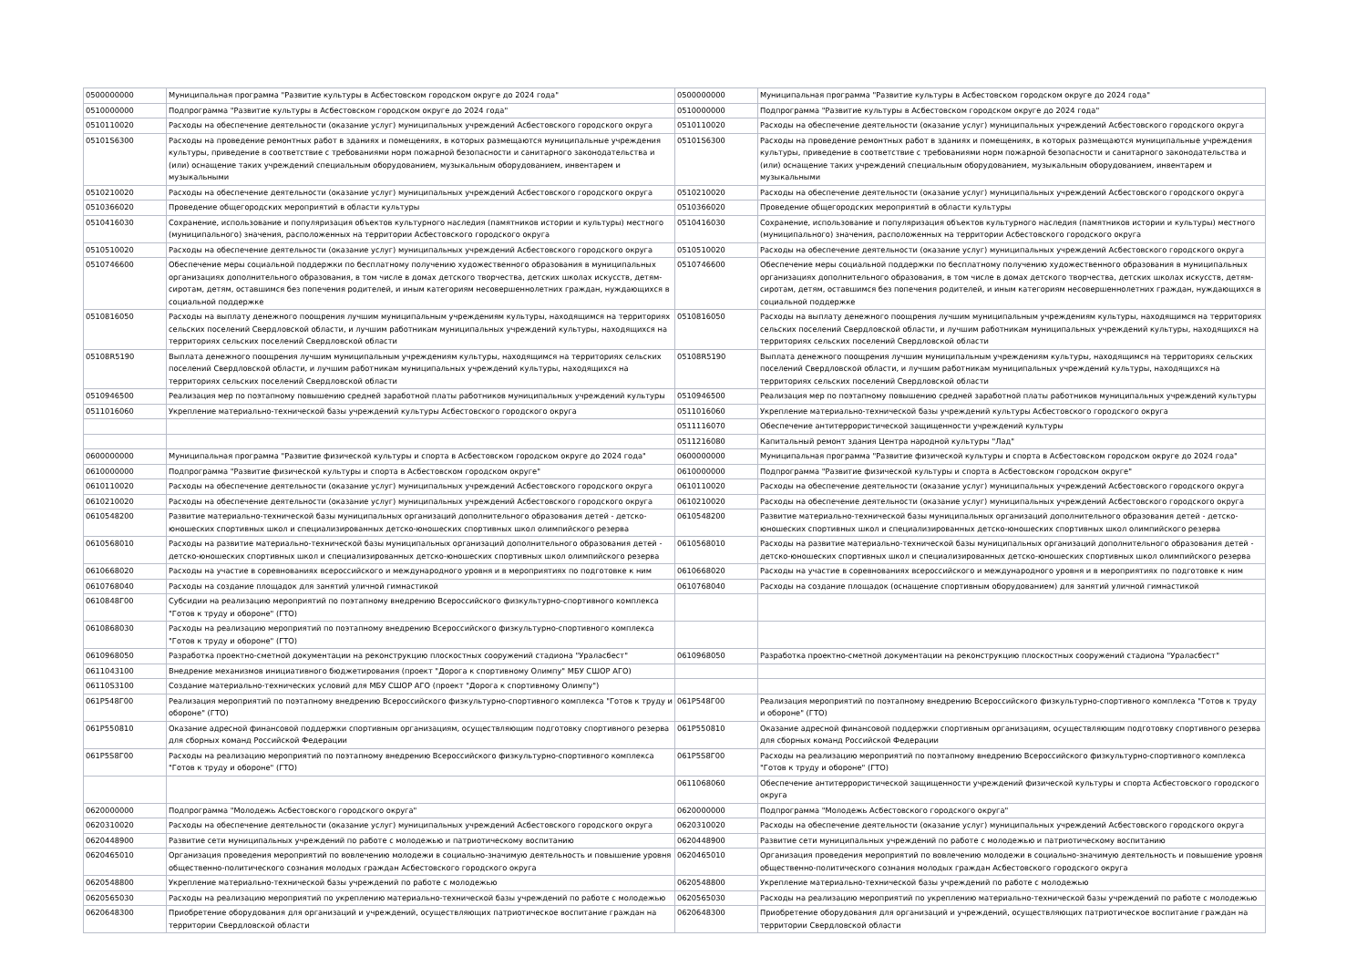| 0500000000 | Муниципальная программа "Развитие культуры в Асбестовском городском округе до 2024 года" | 0500000000 | Муниципальная программа "Развитие культуры в Асбестовском городском округе до 2024 года" |
| 0510000000 | Подпрограмма "Развитие культуры в Асбестовском городском округе до 2024 года" | 0510000000 | Подпрограмма "Развитие культуры в Асбестовском городском округе до 2024 года" |
| 0510110020 | Расходы на обеспечение деятельности (оказание услуг) муниципальных учреждений Асбестовского городского округа | 0510110020 | Расходы на обеспечение деятельности (оказание услуг) муниципальных учреждений Асбестовского городского округа |
| 05101S6300 | Расходы на проведение ремонтных работ в зданиях и помещениях, в которых размещаются муниципальные учреждения культуры, приведение в соответствие с требованиями норм пожарной безопасности и санитарного законодательства и (или) оснащение таких учреждений специальным оборудованием, музыкальным оборудованием, инвентарем и музыкальными | 05101S6300 | Расходы на проведение ремонтных работ в зданиях и помещениях, в которых размещаются муниципальные учреждения культуры, приведение в соответствие с требованиями норм пожарной безопасности и санитарного законодательства и (или) оснащение таких учреждений специальным оборудованием, музыкальным оборудованием, инвентарем и музыкальными |
| 0510210020 | Расходы на обеспечение деятельности (оказание услуг) муниципальных учреждений Асбестовского городского округа | 0510210020 | Расходы на обеспечение деятельности (оказание услуг) муниципальных учреждений Асбестовского городского округа |
| 0510366020 | Проведение общегородских мероприятий в области культуры | 0510366020 | Проведение общегородских мероприятий в области культуры |
| 0510416030 | Сохранение, использование и популяризация объектов культурного наследия (памятников истории и культуры) местного (муниципального) значения, расположенных на территории Асбестовского городского округа | 0510416030 | Сохранение, использование и популяризация объектов культурного наследия (памятников истории и культуры) местного (муниципального) значения, расположенных на территории Асбестовского городского округа |
| 0510510020 | Расходы на обеспечение деятельности (оказание услуг) муниципальных учреждений Асбестовского городского округа | 0510510020 | Расходы на обеспечение деятельности (оказание услуг) муниципальных учреждений Асбестовского городского округа |
| 0510746600 | Обеспечение меры социальной поддержки по бесплатному получению художественного образования в муниципальных организациях дополнительного образования, в том числе в домах детского творчества, детских школах искусств, детям-сиротам, детям, оставшимся без попечения родителей, и иным категориям несовершеннолетних граждан, нуждающихся в социальной поддержке | 0510746600 | Обеспечение меры социальной поддержки по бесплатному получению художественного образования в муниципальных организациях дополнительного образования, в том числе в домах детского творчества, детских школах искусств, детям-сиротам, детям, оставшимся без попечения родителей, и иным категориям несовершеннолетних граждан, нуждающихся в социальной поддержке |
| 0510816050 | Расходы на выплату денежного поощрения лучшим муниципальным учреждениям культуры, находящимся на территориях сельских поселений Свердловской области, и лучшим работникам муниципальных учреждений культуры, находящихся на территориях сельских поселений Свердловской области | 0510816050 | Расходы на выплату денежного поощрения лучшим муниципальным учреждениям культуры, находящимся на территориях сельских поселений Свердловской области, и лучшим работникам муниципальных учреждений культуры, находящихся на территориях сельских поселений Свердловской области |
| 05108R5190 | Выплата денежного поощрения лучшим муниципальным учреждениям культуры, находящимся на территориях сельских поселений Свердловской области, и лучшим работникам муниципальных учреждений культуры, находящихся на территориях сельских поселений Свердловской области | 05108R5190 | Выплата денежного поощрения лучшим муниципальным учреждениям культуры, находящимся на территориях сельских поселений Свердловской области, и лучшим работникам муниципальных учреждений культуры, находящихся на территориях сельских поселений Свердловской области |
| 0510946500 | Реализация мер по поэтапному повышению средней заработной платы работников муниципальных учреждений культуры | 0510946500 | Реализация мер по поэтапному повышению средней заработной платы работников муниципальных учреждений культуры |
| 0511016060 | Укрепление материально-технической базы учреждений культуры Асбестовского городского округа | 0511016060 | Укрепление материально-технической базы учреждений культуры Асбестовского городского округа |
| | | 0511116070 | Обеспечение антитеррористической защищенности учреждений культуры |
| | | 0511216080 | Капитальный ремонт здания Центра народной культуры "Лад" |
| 0600000000 | Муниципальная программа "Развитие физической культуры и спорта в Асбестовском городском округе до 2024 года" | 0600000000 | Муниципальная программа "Развитие физической культуры и спорта в Асбестовском городском округе до 2024 года" |
| 0610000000 | Подпрограмма "Развитие физической культуры и спорта в Асбестовском городском округе" | 0610000000 | Подпрограмма "Развитие физической культуры и спорта в Асбестовском городском округе" |
| 0610110020 | Расходы на обеспечение деятельности (оказание услуг) муниципальных учреждений Асбестовского городского округа | 0610110020 | Расходы на обеспечение деятельности (оказание услуг) муниципальных учреждений Асбестовского городского округа |
| 0610210020 | Расходы на обеспечение деятельности (оказание услуг) муниципальных учреждений Асбестовского городского округа | 0610210020 | Расходы на обеспечение деятельности (оказание услуг) муниципальных учреждений Асбестовского городского округа |
| 0610548200 | Развитие материально-технической базы муниципальных организаций дополнительного образования детей - детско-юношеских спортивных школ и специализированных детско-юношеских спортивных школ олимпийского резерва | 0610548200 | Развитие материально-технической базы муниципальных организаций дополнительного образования детей - детско-юношеских спортивных школ и специализированных детско-юношеских спортивных школ олимпийского резерва |
| 0610568010 | Расходы на развитие материально-технической базы муниципальных организаций дополнительного образования детей - детско-юношеских спортивных школ и специализированных детско-юношеских спортивных школ олимпийского резерва | 0610568010 | Расходы на развитие материально-технической базы муниципальных организаций дополнительного образования детей - детско-юношеских спортивных школ и специализированных детско-юношеских спортивных школ олимпийского резерва |
| 0610668020 | Расходы на участие в соревнованиях всероссийского и международного уровня и в мероприятиях по подготовке к ним | 0610668020 | Расходы на участие в соревнованиях всероссийского и международного уровня и в мероприятиях по подготовке к ним |
| 0610768040 | Расходы на создание площадок для занятий уличной гимнастикой | 0610768040 | Расходы на создание площадок (оснащение спортивным оборудованием) для занятий уличной гимнастикой |
| 0610848Г00 | Субсидии на реализацию мероприятий по поэтапному внедрению Всероссийского физкультурно-спортивного комплекса "Готов к труду и обороне" (ГТО) | | |
| 0610868030 | Расходы на реализацию мероприятий по поэтапному внедрению Всероссийского физкультурно-спортивного комплекса "Готов к труду и обороне" (ГТО) | | |
| 0610968050 | Разработка проектно-сметной документации на реконструкцию плоскостных сооружений стадиона "Ураласбест" | 0610968050 | Разработка проектно-сметной документации на реконструкцию плоскостных сооружений стадиона "Ураласбест" |
| 0611043100 | Внедрение механизмов инициативного бюджетирования (проект "Дорога к спортивному Олимпу" МБУ СШОР АГО) | | |
| 06110S3100 | Создание материально-технических условий для МБУ СШОР АГО (проект "Дорога к спортивному Олимпу") | | |
| 061P548Г00 | Реализация мероприятий по поэтапному внедрению Всероссийского физкультурно-спортивного комплекса "Готов к труду и обороне" (ГТО) | 061P548Г00 | Реализация мероприятий по поэтапному внедрению Всероссийского физкультурно-спортивного комплекса "Готов к труду и обороне" (ГТО) |
| 061P550810 | Оказание адресной финансовой поддержки спортивным организациям, осуществляющим подготовку спортивного резерва для сборных команд Российской Федерации | 061P550810 | Оказание адресной финансовой поддержки спортивным организациям, осуществляющим подготовку спортивного резерва для сборных команд Российской Федерации |
| 061P5S8Г00 | Расходы на реализацию мероприятий по поэтапному внедрению Всероссийского физкультурно-спортивного комплекса "Готов к труду и обороне" (ГТО) | 061P5S8Г00 | Расходы на реализацию мероприятий по поэтапному внедрению Всероссийского физкультурно-спортивного комплекса "Готов к труду и обороне" (ГТО) |
| | | 0611068060 | Обеспечение антитеррористической защищенности учреждений физической культуры и спорта Асбестовского городского округа |
| 0620000000 | Подпрограмма "Молодежь Асбестовского городского округа" | 0620000000 | Подпрограмма "Молодежь Асбестовского городского округа" |
| 0620310020 | Расходы на обеспечение деятельности (оказание услуг) муниципальных учреждений Асбестовского городского округа | 0620310020 | Расходы на обеспечение деятельности (оказание услуг) муниципальных учреждений Асбестовского городского округа |
| 0620448900 | Развитие сети муниципальных учреждений по работе с молодежью и патриотическому воспитанию | 0620448900 | Развитие сети муниципальных учреждений по работе с молодежью и патриотическому воспитанию |
| 0620465010 | Организация проведения мероприятий по вовлечению молодежи в социально-значимую деятельность и повышение уровня общественно-политического сознания молодых граждан Асбестовского городского округа | 0620465010 | Организация проведения мероприятий по вовлечению молодежи в социально-значимую деятельность и повышение уровня общественно-политического сознания молодых граждан Асбестовского городского округа |
| 0620548800 | Укрепление материально-технической базы учреждений по работе с молодежью | 0620548800 | Укрепление материально-технической базы учреждений по работе с молодежью |
| 0620565030 | Расходы на реализацию мероприятий по укреплению материально-технической базы учреждений по работе с молодежью | 0620565030 | Расходы на реализацию мероприятий по укреплению материально-технической базы учреждений по работе с молодежью |
| 0620648300 | Приобретение оборудования для организаций и учреждений, осуществляющих патриотическое воспитание граждан на территории Свердловской области | 0620648300 | Приобретение оборудования для организаций и учреждений, осуществляющих патриотическое воспитание граждан на территории Свердловской области |